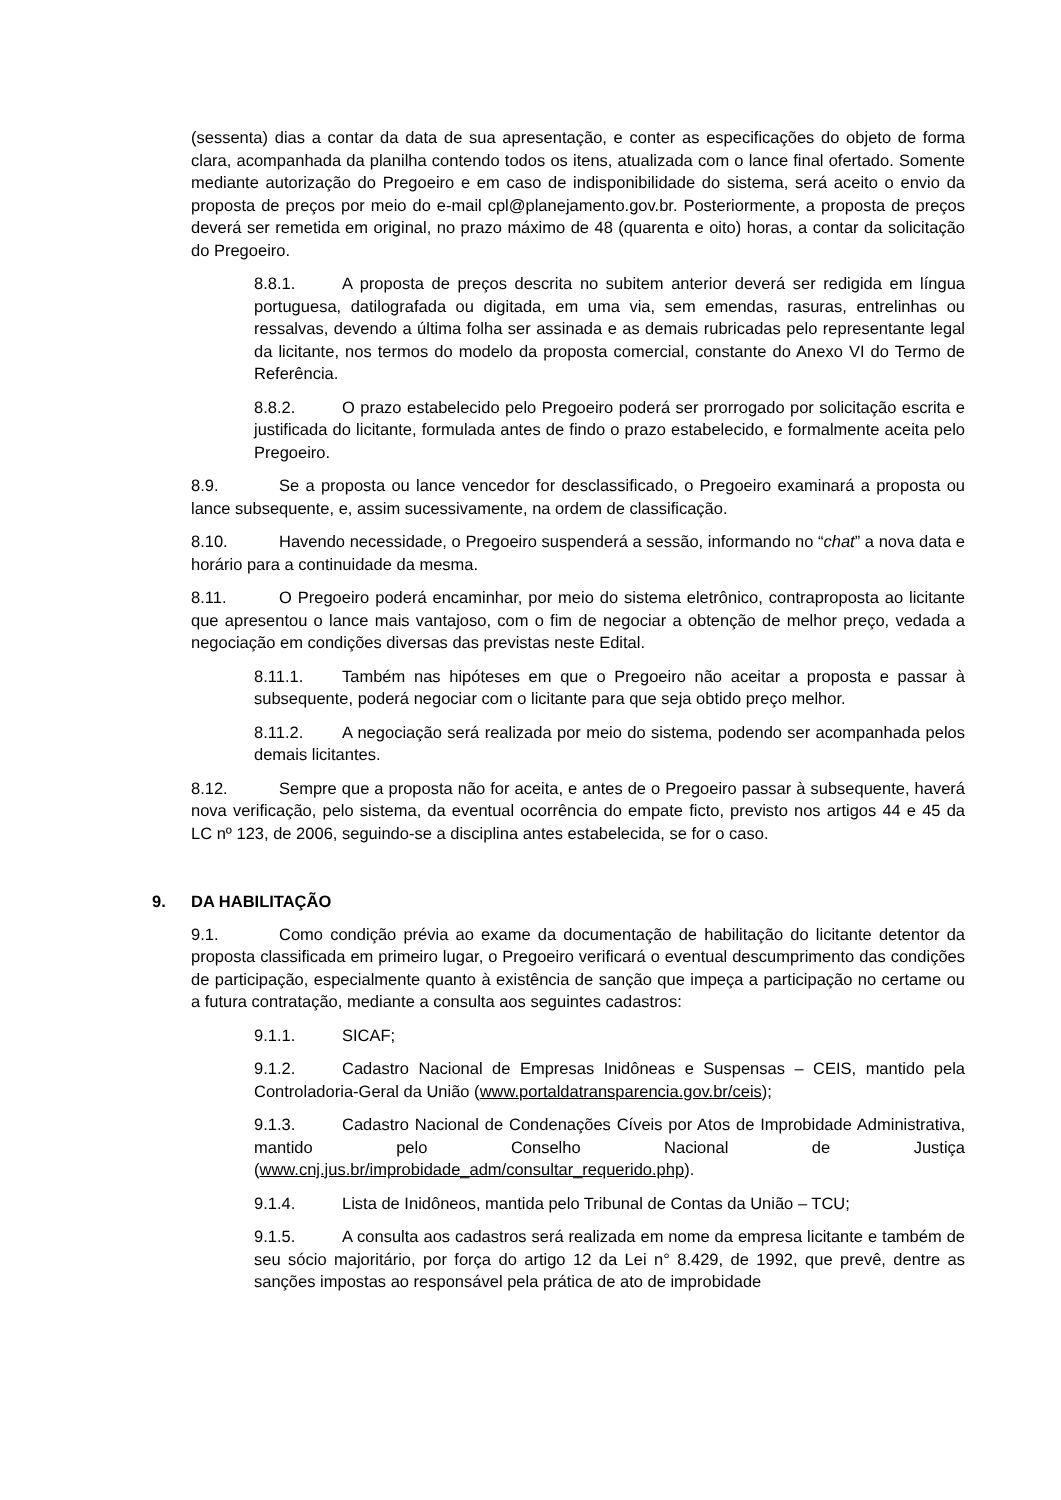(sessenta) dias a contar da data de sua apresentação, e conter as especificações do objeto de forma clara, acompanhada da planilha contendo todos os itens, atualizada com o lance final ofertado. Somente mediante autorização do Pregoeiro e em caso de indisponibilidade do sistema, será aceito o envio da proposta de preços por meio do e-mail cpl@planejamento.gov.br. Posteriormente, a proposta de preços deverá ser remetida em original, no prazo máximo de 48 (quarenta e oito) horas, a contar da solicitação do Pregoeiro.
8.8.1. A proposta de preços descrita no subitem anterior deverá ser redigida em língua portuguesa, datilografada ou digitada, em uma via, sem emendas, rasuras, entrelinhas ou ressalvas, devendo a última folha ser assinada e as demais rubricadas pelo representante legal da licitante, nos termos do modelo da proposta comercial, constante do Anexo VI do Termo de Referência.
8.8.2. O prazo estabelecido pelo Pregoeiro poderá ser prorrogado por solicitação escrita e justificada do licitante, formulada antes de findo o prazo estabelecido, e formalmente aceita pelo Pregoeiro.
8.9. Se a proposta ou lance vencedor for desclassificado, o Pregoeiro examinará a proposta ou lance subsequente, e, assim sucessivamente, na ordem de classificação.
8.10. Havendo necessidade, o Pregoeiro suspenderá a sessão, informando no “chat” a nova data e horário para a continuidade da mesma.
8.11. O Pregoeiro poderá encaminhar, por meio do sistema eletrônico, contraproposta ao licitante que apresentou o lance mais vantajoso, com o fim de negociar a obtenção de melhor preço, vedada a negociação em condições diversas das previstas neste Edital.
8.11.1. Também nas hipóteses em que o Pregoeiro não aceitar a proposta e passar à subsequente, poderá negociar com o licitante para que seja obtido preço melhor.
8.11.2. A negociação será realizada por meio do sistema, podendo ser acompanhada pelos demais licitantes.
8.12. Sempre que a proposta não for aceita, e antes de o Pregoeiro passar à subsequente, haverá nova verificação, pelo sistema, da eventual ocorrência do empate ficto, previsto nos artigos 44 e 45 da LC nº 123, de 2006, seguindo-se a disciplina antes estabelecida, se for o caso.
9. DA HABILITAÇÃO
9.1. Como condição prévia ao exame da documentação de habilitação do licitante detentor da proposta classificada em primeiro lugar, o Pregoeiro verificará o eventual descumprimento das condições de participação, especialmente quanto à existência de sanção que impeça a participação no certame ou a futura contratação, mediante a consulta aos seguintes cadastros:
9.1.1. SICAF;
9.1.2. Cadastro Nacional de Empresas Inidôneas e Suspensas – CEIS, mantido pela Controladoria-Geral da União (www.portaldatransparencia.gov.br/ceis);
9.1.3. Cadastro Nacional de Condenações Cíveis por Atos de Improbidade Administrativa, mantido pelo Conselho Nacional de Justiça (www.cnj.jus.br/improbidade_adm/consultar_requerido.php).
9.1.4. Lista de Inidôneos, mantida pelo Tribunal de Contas da União – TCU;
9.1.5. A consulta aos cadastros será realizada em nome da empresa licitante e também de seu sócio majoritário, por força do artigo 12 da Lei n° 8.429, de 1992, que prevê, dentre as sanções impostas ao responsável pela prática de ato de improbidade